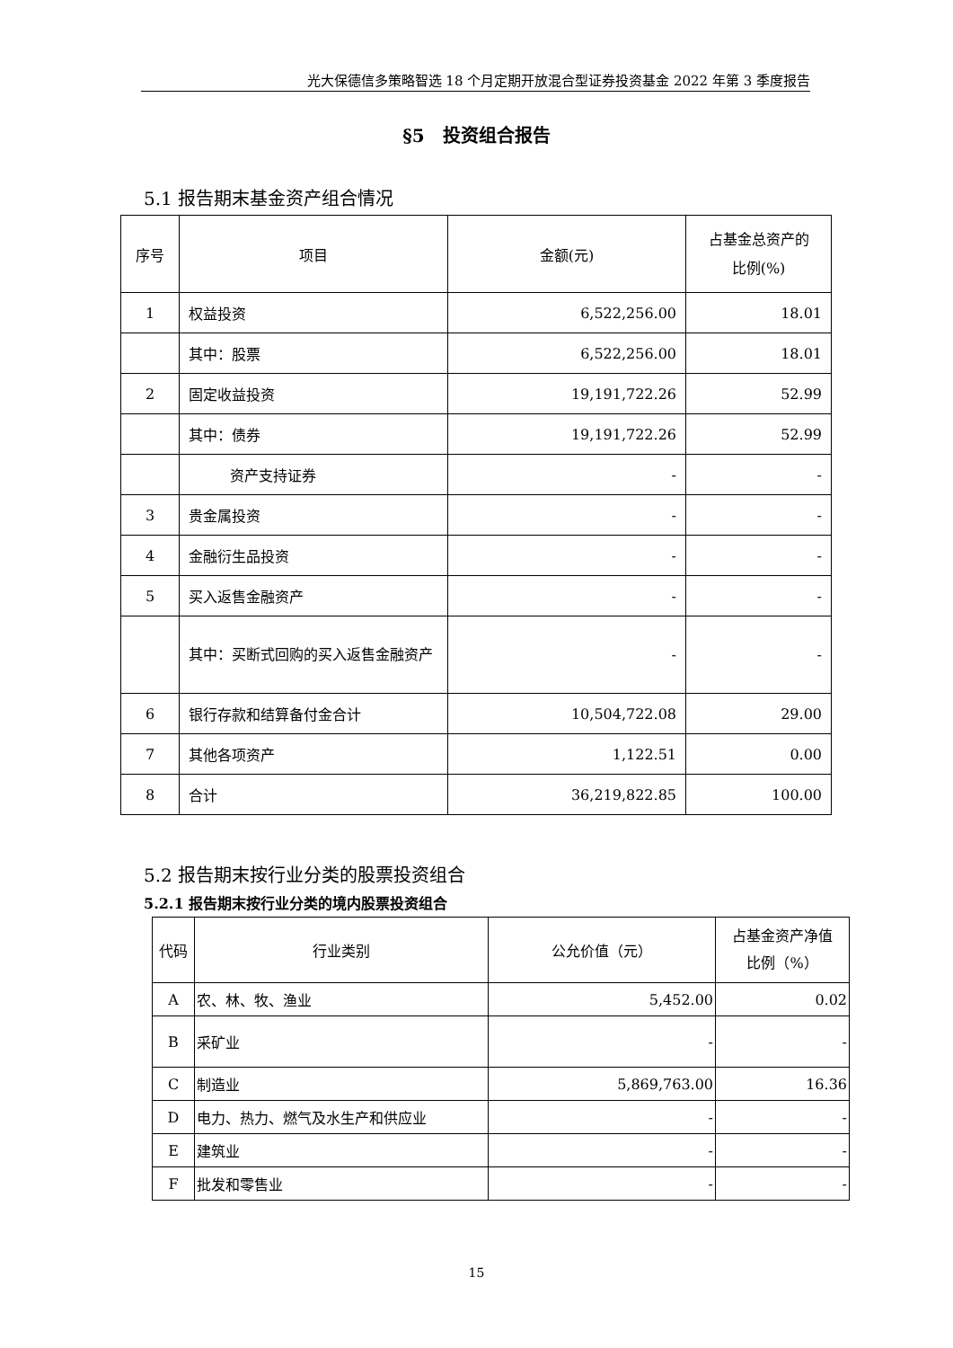光大保德信多策略智选 18 个月定期开放混合型证券投资基金 2022 年第 3 季度报告
§5　投资组合报告
5.1 报告期末基金资产组合情况
| 序号 | 项目 | 金额(元) | 占基金总资产的 比例(%) |
| 1 | 权益投资 | 6,522,256.00 | 18.01 |
| | 其中：股票 | 6,522,256.00 | 18.01 |
| 2 | 固定收益投资 | 19,191,722.26 | 52.99 |
| | 其中：债券 | 19,191,722.26 | 52.99 |
| | 资产支持证券 | - | - |
| 3 | 贵金属投资 | - | - |
| 4 | 金融衍生品投资 | - | - |
| 5 | 买入返售金融资产 | - | - |
| | 其中：买断式回购的买入返售金融资产 | - | - |
| 6 | 银行存款和结算备付金合计 | 10,504,722.08 | 29.00 |
| 7 | 其他各项资产 | 1,122.51 | 0.00 |
| 8 | 合计 | 36,219,822.85 | 100.00 |
5.2 报告期末按行业分类的股票投资组合
5.2.1 报告期末按行业分类的境内股票投资组合
| 代码 | 行业类别 | 公允价值（元） | 占基金资产净值 比例（%） |
| A | 农、林、牧、渔业 | 5,452.00 | 0.02 |
| B | 采矿业 | - | - |
| C | 制造业 | 5,869,763.00 | 16.36 |
| D | 电力、热力、燃气及水生产和供应业 | - | - |
| E | 建筑业 | - | - |
| F | 批发和零售业 | - | - |
15